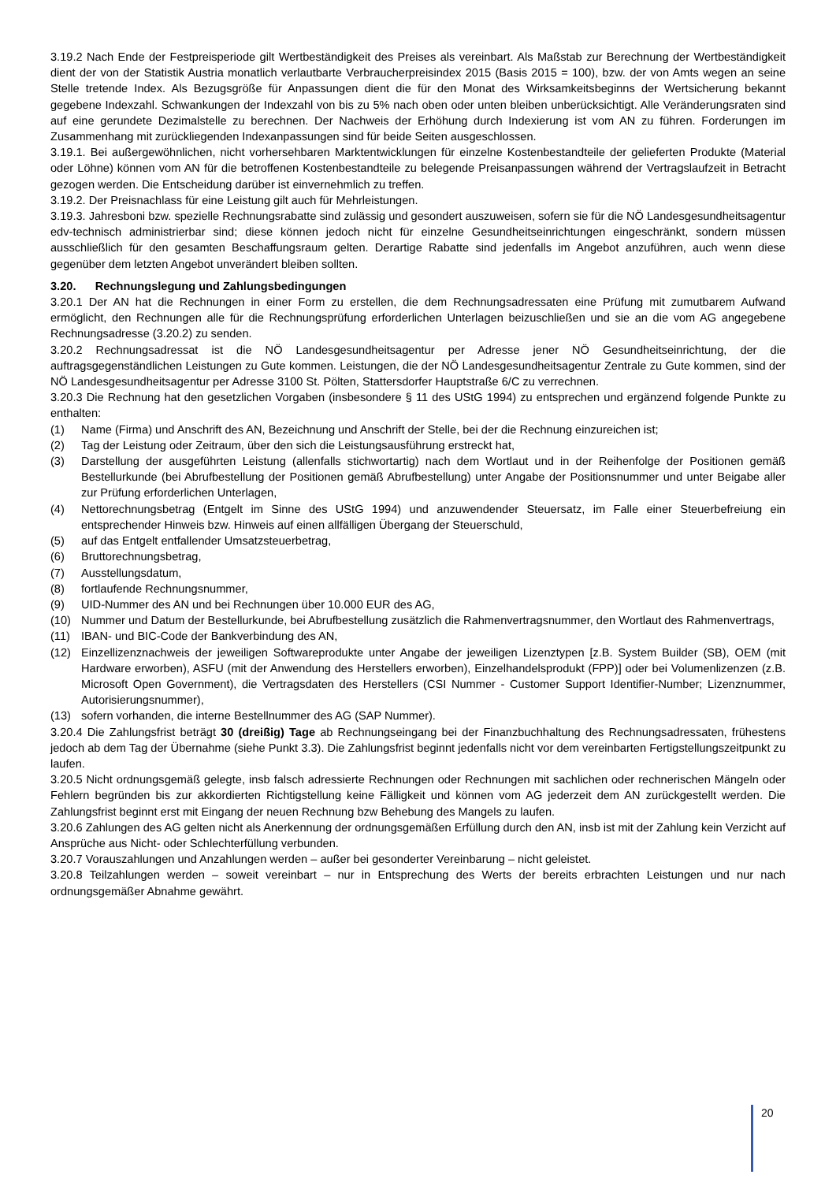3.19.2 Nach Ende der Festpreisperiode gilt Wertbeständigkeit des Preises als vereinbart. Als Maßstab zur Berechnung der Wertbeständigkeit dient der von der Statistik Austria monatlich verlautbarte Verbraucherpreisindex 2015 (Basis 2015 = 100), bzw. der von Amts wegen an seine Stelle tretende Index. Als Bezugsgröße für Anpassungen dient die für den Monat des Wirksamkeitsbeginns der Wertsicherung bekannt gegebene Indexzahl. Schwankungen der Indexzahl von bis zu 5% nach oben oder unten bleiben unberücksichtigt. Alle Veränderungsraten sind auf eine gerundete Dezimalstelle zu berechnen. Der Nachweis der Erhöhung durch Indexierung ist vom AN zu führen. Forderungen im Zusammenhang mit zurückliegenden Indexanpassungen sind für beide Seiten ausgeschlossen.
3.19.1. Bei außergewöhnlichen, nicht vorhersehbaren Marktentwicklungen für einzelne Kostenbestandteile der gelieferten Produkte (Material oder Löhne) können vom AN für die betroffenen Kostenbestandteile zu belegende Preisanpassungen während der Vertragslaufzeit in Betracht gezogen werden. Die Entscheidung darüber ist einvernehmlich zu treffen.
3.19.2. Der Preisnachlass für eine Leistung gilt auch für Mehrleistungen.
3.19.3. Jahresboni bzw. spezielle Rechnungsrabatte sind zulässig und gesondert auszuweisen, sofern sie für die NÖ Landesgesundheitsagentur edv-technisch administrierbar sind; diese können jedoch nicht für einzelne Gesundheitseinrichtungen eingeschränkt, sondern müssen ausschließlich für den gesamten Beschaffungsraum gelten. Derartige Rabatte sind jedenfalls im Angebot anzuführen, auch wenn diese gegenüber dem letzten Angebot unverändert bleiben sollten.
3.20. Rechnungslegung und Zahlungsbedingungen
3.20.1 Der AN hat die Rechnungen in einer Form zu erstellen, die dem Rechnungsadressaten eine Prüfung mit zumutbarem Aufwand ermöglicht, den Rechnungen alle für die Rechnungsprüfung erforderlichen Unterlagen beizuschließen und sie an die vom AG angegebene Rechnungsadresse (3.20.2) zu senden.
3.20.2 Rechnungsadressat ist die NÖ Landesgesundheitsagentur per Adresse jener NÖ Gesundheitseinrichtung, der die auftragsgegenständlichen Leistungen zu Gute kommen. Leistungen, die der NÖ Landesgesundheitsagentur Zentrale zu Gute kommen, sind der NÖ Landesgesundheitsagentur per Adresse 3100 St. Pölten, Stattersdorfer Hauptstraße 6/C zu verrechnen.
3.20.3 Die Rechnung hat den gesetzlichen Vorgaben (insbesondere § 11 des UStG 1994) zu entsprechen und ergänzend folgende Punkte zu enthalten:
(1) Name (Firma) und Anschrift des AN, Bezeichnung und Anschrift der Stelle, bei der die Rechnung einzureichen ist;
(2) Tag der Leistung oder Zeitraum, über den sich die Leistungsausführung erstreckt hat,
(3) Darstellung der ausgeführten Leistung (allenfalls stichwortartig) nach dem Wortlaut und in der Reihenfolge der Positionen gemäß Bestellurkunde (bei Abrufbestellung der Positionen gemäß Abrufbestellung) unter Angabe der Positionsnummer und unter Beigabe aller zur Prüfung erforderlichen Unterlagen,
(4) Nettorechnungsbetrag (Entgelt im Sinne des UStG 1994) und anzuwendender Steuersatz, im Falle einer Steuerbefreiung ein entsprechender Hinweis bzw. Hinweis auf einen allfälligen Übergang der Steuerschuld,
(5) auf das Entgelt entfallender Umsatzsteuerbetrag,
(6) Bruttorechnungsbetrag,
(7) Ausstellungsdatum,
(8) fortlaufende Rechnungsnummer,
(9) UID-Nummer des AN und bei Rechnungen über 10.000 EUR des AG,
(10) Nummer und Datum der Bestellurkunde, bei Abrufbestellung zusätzlich die Rahmenvertragsnummer, den Wortlaut des Rahmenvertrags,
(11) IBAN- und BIC-Code der Bankverbindung des AN,
(12) Einzellizenznachweis der jeweiligen Softwareprodukte unter Angabe der jeweiligen Lizenztypen [z.B. System Builder (SB), OEM (mit Hardware erworben), ASFU (mit der Anwendung des Herstellers erworben), Einzelhandelsprodukt (FPP)] oder bei Volumenlizenzen (z.B. Microsoft Open Government), die Vertragsdaten des Herstellers (CSI Nummer - Customer Support Identifier-Number; Lizenznummer, Autorisierungsnummer),
(13) sofern vorhanden, die interne Bestellnummer des AG (SAP Nummer).
3.20.4 Die Zahlungsfrist beträgt 30 (dreißig) Tage ab Rechnungseingang bei der Finanzbuchhaltung des Rechnungsadressaten, frühestens jedoch ab dem Tag der Übernahme (siehe Punkt 3.3). Die Zahlungsfrist beginnt jedenfalls nicht vor dem vereinbarten Fertigstellungszeitpunkt zu laufen.
3.20.5 Nicht ordnungsgemäß gelegte, insb falsch adressierte Rechnungen oder Rechnungen mit sachlichen oder rechnerischen Mängeln oder Fehlern begründen bis zur akkordierten Richtigstellung keine Fälligkeit und können vom AG jederzeit dem AN zurückgestellt werden. Die Zahlungsfrist beginnt erst mit Eingang der neuen Rechnung bzw Behebung des Mangels zu laufen.
3.20.6 Zahlungen des AG gelten nicht als Anerkennung der ordnungsgemäßen Erfüllung durch den AN, insb ist mit der Zahlung kein Verzicht auf Ansprüche aus Nicht- oder Schlechterfüllung verbunden.
3.20.7 Vorauszahlungen und Anzahlungen werden – außer bei gesonderter Vereinbarung – nicht geleistet.
3.20.8 Teilzahlungen werden – soweit vereinbart – nur in Entsprechung des Werts der bereits erbrachten Leistungen und nur nach ordnungsgemäßer Abnahme gewährt.
20